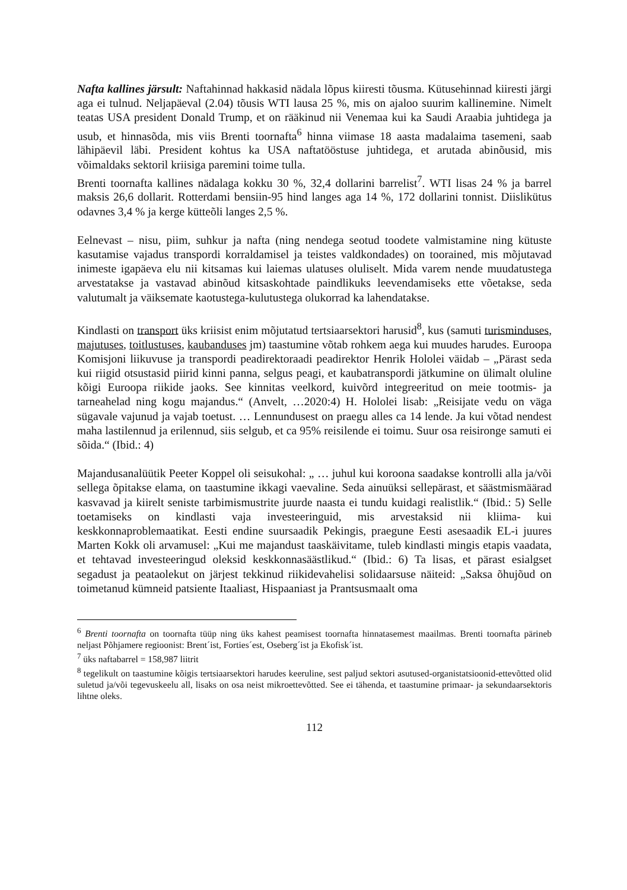Nafta kallines järsult: Naftahinnad hakkasid nädala lõpus kiiresti tõusma. Kütusehinnad kiiresti järgi aga ei tulnud. Neljapäeval (2.04) tõusis WTI lausa 25 %, mis on ajaloo suurim kallinemine. Nimelt teatas USA president Donald Trump, et on rääkinud nii Venemaa kui ka Saudi Araabia juhtidega ja usub, et hinnasõda, mis viis Brenti toornafta<sup>6</sup> hinna viimase 18 aasta madalaima tasemeni, saab lähipäevil läbi. President kohtus ka USA naftatööstuse juhtidega, et arutada abinõusid, mis võimaldaks sektoril kriisiga paremini toime tulla.
Brenti toornafta kallines nädalaga kokku 30 %, 32,4 dollarini barrelist<sup>7</sup>. WTI lisas 24 % ja barrel maksis 26,6 dollarit. Rotterdami bensiin-95 hind langes aga 14 %, 172 dollarini tonnist. Diislikütus odavnes 3,4 % ja kerge kütteõli langes 2,5 %.
Eelnevast – nisu, piim, suhkur ja nafta (ning nendega seotud toodete valmistamine ning kütuste kasutamise vajadus transpordi korraldamisel ja teistes valdkondades) on toorained, mis mõjutavad inimeste igapäeva elu nii kitsamas kui laiemas ulatuses oluliselt. Mida varem nende muudatustega arvestatakse ja vastavad abinõud kitsaskohtade paindlikuks leevendamiseks ette võetakse, seda valutumalt ja väiksemate kaotustega-kulutustega olukorrad ka lahendatakse.
Kindlasti on transport üks kriisist enim mõjutatud tertsiaarsektori harusid<sup>8</sup>, kus (samuti turisminduses, majutuses, toitlustuses, kaubanduses jm) taastumine võtab rohkem aega kui muudes harudes. Euroopa Komisjoni liikuvuse ja transpordi peadirektoraadi peadirektor Henrik Hololei väidab – „Pärast seda kui riigid otsustasid piirid kinni panna, selgus peagi, et kaubatranspordi jätkumine on ülimalt oluline kõigi Euroopa riikide jaoks. See kinnitas veelkord, kuivõrd integreeritud on meie tootmis- ja tarneahelad ning kogu majandus.“ (Anvelt, …2020:4) H. Hololei lisab: „Reisijate vedu on väga sügavale vajunud ja vajab toetust. … Lennundusest on praegu alles ca 14 lende. Ja kui võtad nendest maha lastilennud ja erilennud, siis selgub, et ca 95% reisilende ei toimu. Suur osa reisironge samuti ei sõida.“ (Ibid.: 4)
Majandusanalüütik Peeter Koppel oli seisukohal: „ … juhul kui koroona saadakse kontrolli alla ja/või sellega õpitakse elama, on taastumine ikkagi vaevaline. Seda ainuüksi sellepärast, et säästmismäärad kasvavad ja kiirelt seniste tarbimismustrite juurde naasta ei tundu kuidagi realistlik.“ (Ibid.: 5) Selle toetamiseks on kindlasti vaja investeeringuid, mis arvestaksid nii kliima- kui keskkonnaproblemaatikat. Eesti endine suursaadik Pekingis, praegune Eesti asesaadik EL-i juures Marten Kokk oli arvamusel: „Kui me majandust taaskäivitame, tuleb kindlasti mingis etapis vaadata, et tehtavad investeeringud oleksid keskkonnasäästlikud.“ (Ibid.: 6) Ta lisas, et pärast esialgset segadust ja peataolekut on järjest tekkinud riikidevahelisi solidaarsuse näiteid: „Saksa õhujõud on toimetanud kümneid patsiente Itaaliast, Hispaaniast ja Prantsusmaalt oma
<sup>6</sup> Brenti toornafta on toornafta tüüp ning üks kahest peamisest toornafta hinnatasemest maailmas. Brenti toornafta pärineb neljast Põhjamere regioonist: Brent´ist, Forties´est, Oseberg´ist ja Ekofisk´ist.
<sup>7</sup> üks naftabarrel = 158,987 liitrit
<sup>8</sup> tegelikult on taastumine kõigis tertsiaarsektori harudes keeruline, sest paljud sektori asutused-organistatsioonid-ettevõtted olid suletud ja/või tegevuskeelu all, lisaks on osa neist mikroettevõtted. See ei tähenda, et taastumine primaar- ja sekundaarsektoris lihtne oleks.
112